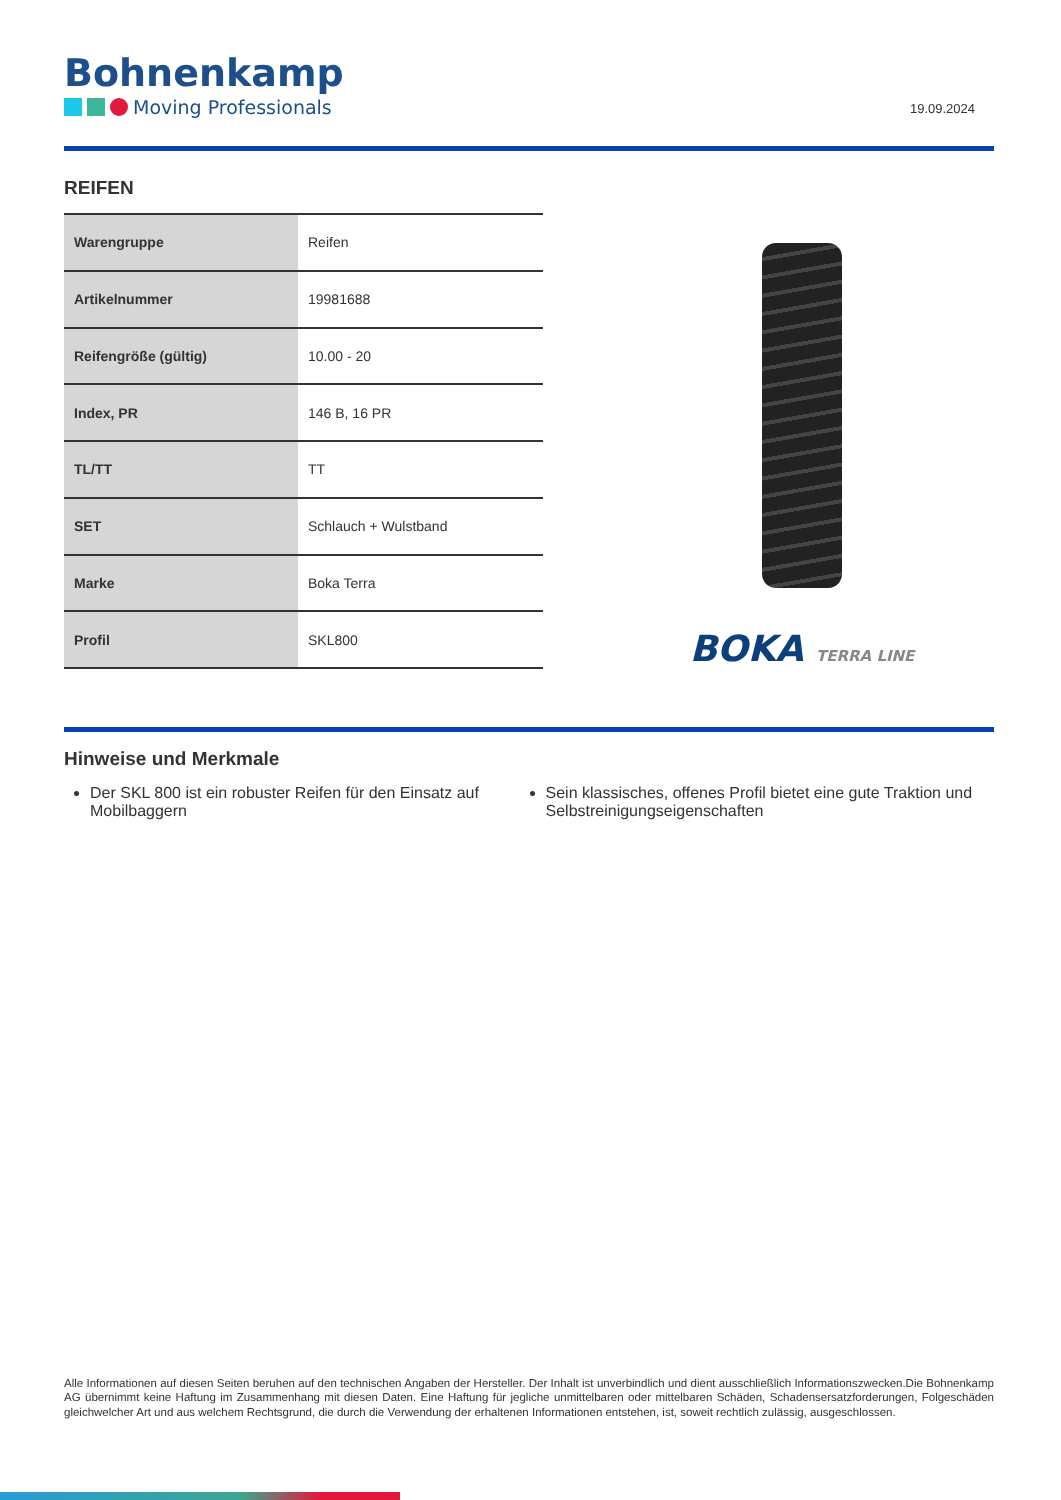Bohnenkamp
Moving Professionals
19.09.2024
REIFEN
| Warengruppe | Reifen |
| Artikelnummer | 19981688 |
| Reifengröße (gültig) | 10.00 - 20 |
| Index, PR | 146 B, 16 PR |
| TL/TT | TT |
| SET | Schlauch + Wulstband |
| Marke | Boka Terra |
| Profil | SKL800 |
BOKA TERRA LINE
Hinweise und Merkmale
Der SKL 800 ist ein robuster Reifen für den Einsatz auf Mobilbaggern
Sein klassisches, offenes Profil bietet eine gute Traktion und Selbstreinigungseigenschaften
Alle Informationen auf diesen Seiten beruhen auf den technischen Angaben der Hersteller. Der Inhalt ist unverbindlich und dient ausschließlich Informationszwecken.Die Bohnenkamp AG übernimmt keine Haftung im Zusammenhang mit diesen Daten. Eine Haftung für jegliche unmittelbaren oder mittelbaren Schäden, Schadensersatzforderungen, Folgeschäden gleichwelcher Art und aus welchem Rechtsgrund, die durch die Verwendung der erhaltenen Informationen entstehen, ist, soweit rechtlich zulässig, ausgeschlossen.